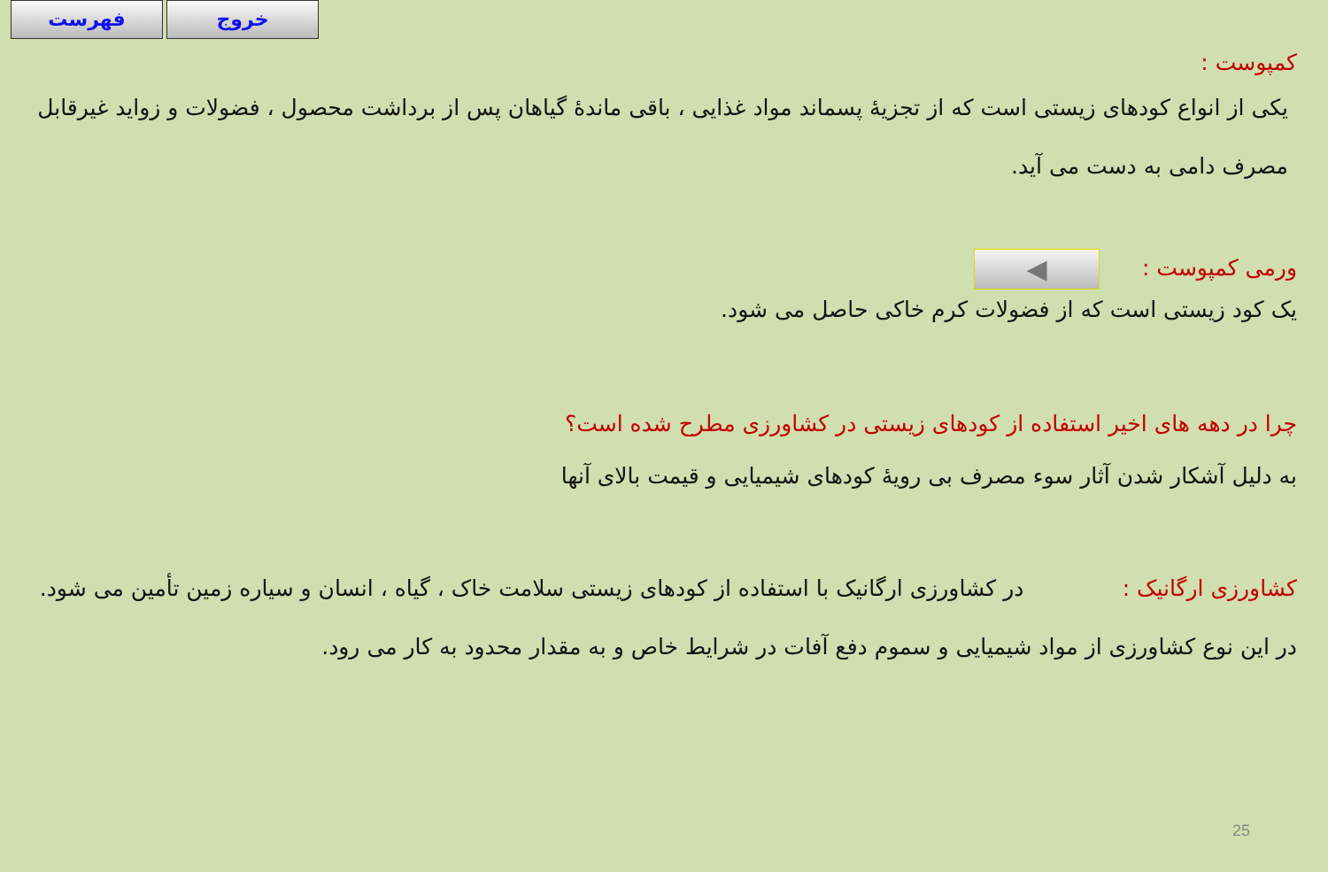فهرست خروج
کمپوست :
یکی از انواع کودهای زیستی است که از تجزیهٔ پسماند مواد غذایی ، باقی ماندهٔ گیاهان پس از برداشت محصول ، فضولات و زواید غیرقابل مصرف دامی به دست می آید.
ورمی کمپوست : ◀
یک کود زیستی است که از فضولات کرم خاکی حاصل می شود.
چرا در دهه های اخیر استفاده از کودهای زیستی در کشاورزی مطرح شده است؟
به دلیل آشکار شدن آثار سوء مصرف بی رویهٔ کودهای شیمیایی و قیمت بالای آنها
کشاورزی ارگانیک : در کشاورزی ارگانیک با استفاده از کودهای زیستی سلامت خاک ، گیاه ، انسان و سیاره زمین تأمین می شود. در این نوع کشاورزی از مواد شیمیایی و سموم دفع آفات در شرایط خاص و به مقدار محدود به کار می رود.
25